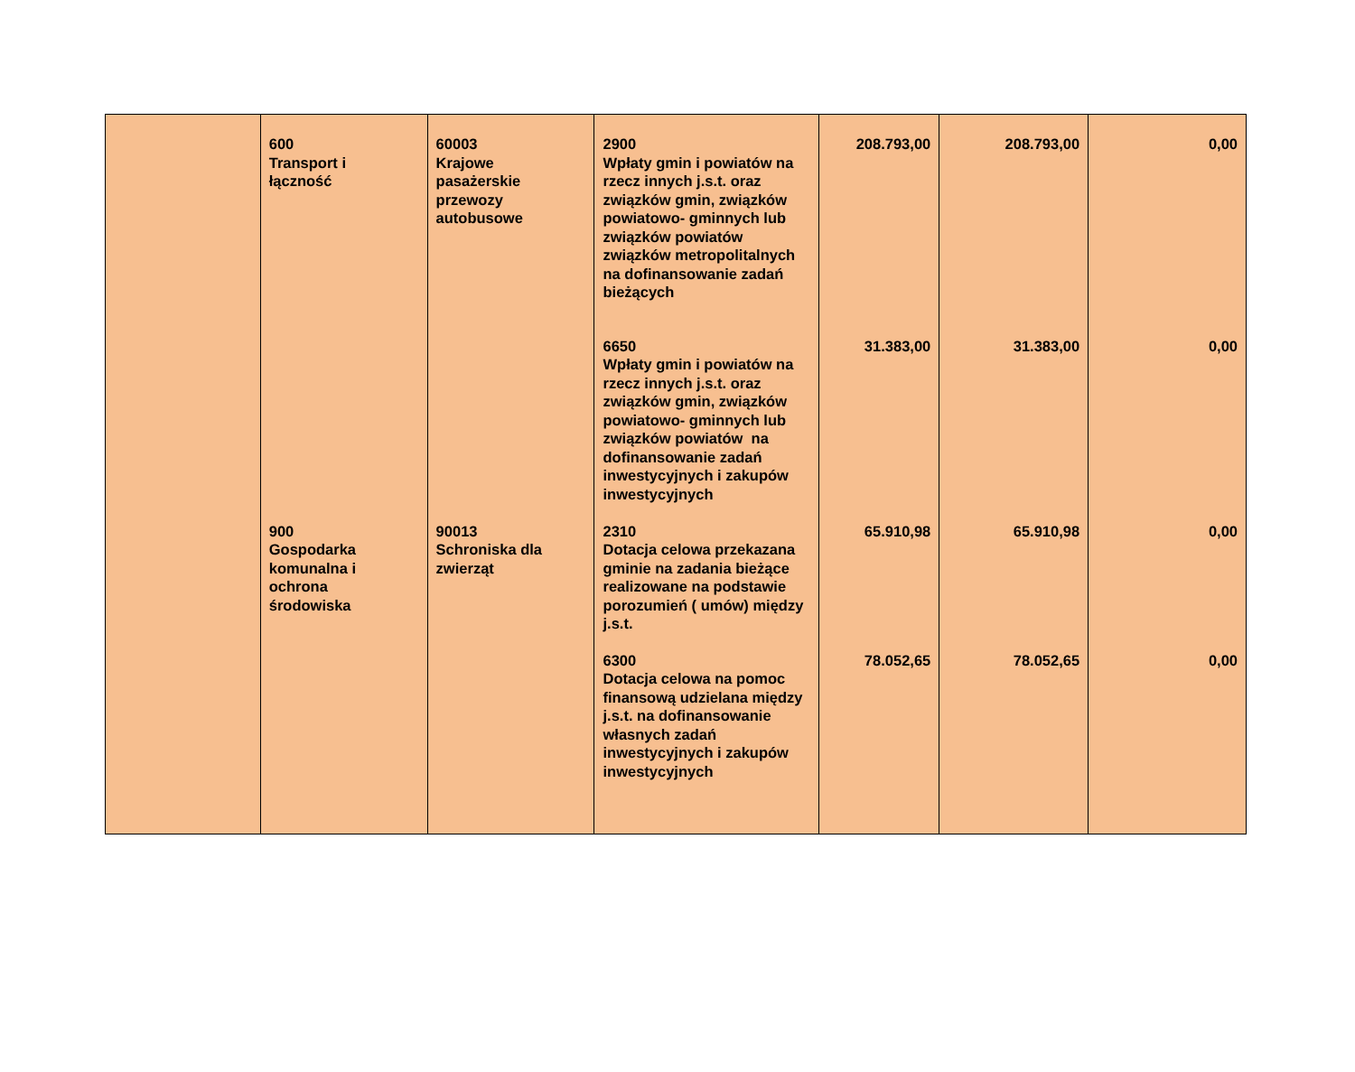| | 600 Transport i łączność | 60003 Krajowe pasażerskie przewozy autobusowe | 2900 Wpłaty gmin i powiatów na rzecz innych j.s.t. oraz związków gmin, związków powiatowo- gminnych lub związków powiatów związków metropolitalnych na dofinansowanie zadań bieżących | 208.793,00 | 208.793,00 | 0,00 |
| | | | 6650 Wpłaty gmin i powiatów na rzecz innych j.s.t. oraz związków gmin, związków powiatowo- gminnych lub związków powiatów na dofinansowanie zadań inwestycyjnych i zakupów inwestycyjnych | 31.383,00 | 31.383,00 | 0,00 |
| | 900 Gospodarka komunalna i ochrona środowiska | 90013 Schroniska dla zwierząt | 2310 Dotacja celowa przekazana gminie na zadania bieżące realizowane na podstawie porozumień ( umów) między j.s.t. | 65.910,98 | 65.910,98 | 0,00 |
| | | | 6300 Dotacja celowa na pomoc finansową udzielana między j.s.t. na dofinansowanie własnych zadań inwestycyjnych i zakupów inwestycyjnych | 78.052,65 | 78.052,65 | 0,00 |